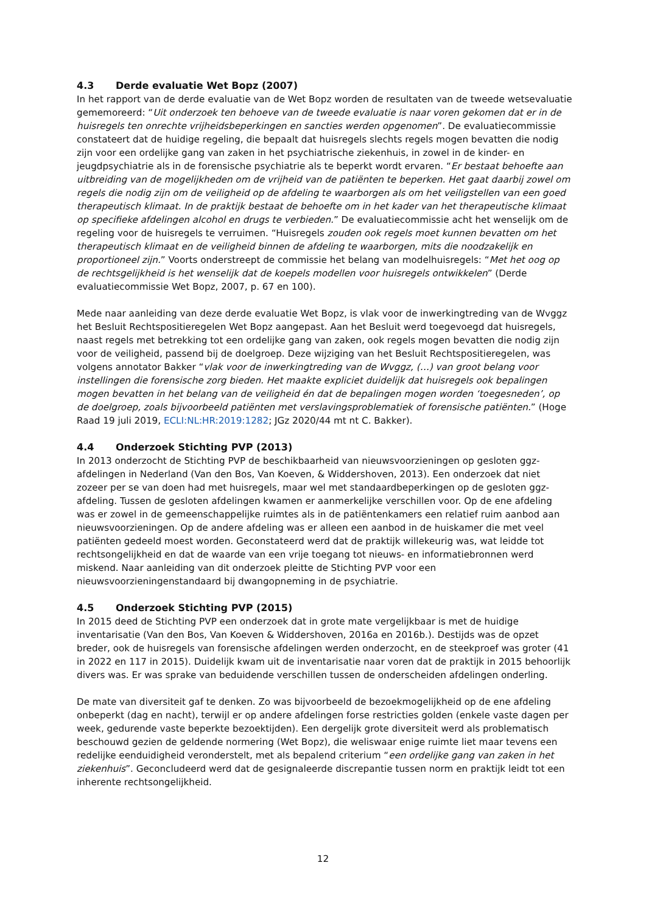4.3 Derde evaluatie Wet Bopz (2007)
In het rapport van de derde evaluatie van de Wet Bopz worden de resultaten van de tweede wetsevaluatie gememoreerd: “Uit onderzoek ten behoeve van de tweede evaluatie is naar voren gekomen dat er in de huisregels ten onrechte vrijheidsbeperkingen en sancties werden opgenomen”. De evaluatiecommissie constateert dat de huidige regeling, die bepaalt dat huisregels slechts regels mogen bevatten die nodig zijn voor een ordelijke gang van zaken in het psychiatrische ziekenhuis, in zowel in de kinder- en jeugdpsychiatrie als in de forensische psychiatrie als te beperkt wordt ervaren. “Er bestaat behoefte aan uitbreiding van de mogelijkheden om de vrijheid van de patiënten te beperken. Het gaat daarbij zowel om regels die nodig zijn om de veiligheid op de afdeling te waarborgen als om het veiligstellen van een goed therapeutisch klimaat. In de praktijk bestaat de behoefte om in het kader van het therapeutische klimaat op specifieke afdelingen alcohol en drugs te verbieden.” De evaluatiecommissie acht het wenselijk om de regeling voor de huisregels te verruimen. “Huisregels zouden ook regels moet kunnen bevatten om het therapeutisch klimaat en de veiligheid binnen de afdeling te waarborgen, mits die noodzakelijk en proportioneel zijn.” Voorts onderstreept de commissie het belang van modelhuisregels: “Met het oog op de rechtsgelijkheid is het wenselijk dat de koepels modellen voor huisregels ontwikkelen” (Derde evaluatiecommissie Wet Bopz, 2007, p. 67 en 100).
Mede naar aanleiding van deze derde evaluatie Wet Bopz, is vlak voor de inwerkingtreding van de Wvggz het Besluit Rechtspositieregelen Wet Bopz aangepast. Aan het Besluit werd toegevoegd dat huisregels, naast regels met betrekking tot een ordelijke gang van zaken, ook regels mogen bevatten die nodig zijn voor de veiligheid, passend bij de doelgroep. Deze wijziging van het Besluit Rechtspositieregelen, was volgens annotator Bakker “vlak voor de inwerkingtreding van de Wvggz, (…) van groot belang voor instellingen die forensische zorg bieden. Het maakte expliciet duidelijk dat huisregels ook bepalingen mogen bevatten in het belang van de veiligheid én dat de bepalingen mogen worden ‘toegesneden’, op de doelgroep, zoals bijvoorbeeld patiënten met verslavingsproblematiek of forensische patiënten.” (Hoge Raad 19 juli 2019, ECLI:NL:HR:2019:1282; JGz 2020/44 mt nt C. Bakker).
4.4 Onderzoek Stichting PVP (2013)
In 2013 onderzocht de Stichting PVP de beschikbaarheid van nieuwsvoorzieningen op gesloten ggz-afdelingen in Nederland (Van den Bos, Van Koeven, & Widdershoven, 2013). Een onderzoek dat niet zozeer per se van doen had met huisregels, maar wel met standaardbeperkingen op de gesloten ggz-afdeling. Tussen de gesloten afdelingen kwamen er aanmerkelijke verschillen voor. Op de ene afdeling was er zowel in de gemeenschappelijke ruimtes als in de patiëntenkamers een relatief ruim aanbod aan nieuwsvoorzieningen. Op de andere afdeling was er alleen een aanbod in de huiskamer die met veel patiënten gedeeld moest worden. Geconstateerd werd dat de praktijk willekeurig was, wat leidde tot rechtsongelijkheid en dat de waarde van een vrije toegang tot nieuws- en informatiebronnen werd miskend. Naar aanleiding van dit onderzoek pleitte de Stichting PVP voor een nieuwsvoorzieningenstandaard bij dwangopneming in de psychiatrie.
4.5 Onderzoek Stichting PVP (2015)
In 2015 deed de Stichting PVP een onderzoek dat in grote mate vergelijkbaar is met de huidige inventarisatie (Van den Bos, Van Koeven & Widdershoven, 2016a en 2016b.). Destijds was de opzet breder, ook de huisregels van forensische afdelingen werden onderzocht, en de steekproef was groter (41 in 2022 en 117 in 2015). Duidelijk kwam uit de inventarisatie naar voren dat de praktijk in 2015 behoorlijk divers was. Er was sprake van beduidende verschillen tussen de onderscheiden afdelingen onderling.
De mate van diversiteit gaf te denken. Zo was bijvoorbeeld de bezoekmogelijkheid op de ene afdeling onbeperkt (dag en nacht), terwijl er op andere afdelingen forse restricties golden (enkele vaste dagen per week, gedurende vaste beperkte bezoektijden). Een dergelijk grote diversiteit werd als problematisch beschouwd gezien de geldende normering (Wet Bopz), die weliswaar enige ruimte liet maar tevens een redelijke eenduidigheid veronderstelt, met als bepalend criterium “een ordelijke gang van zaken in het ziekenhuis”. Geconcludeerd werd dat de gesignaleerde discrepantie tussen norm en praktijk leidt tot een inherente rechtsongelijkheid.
12